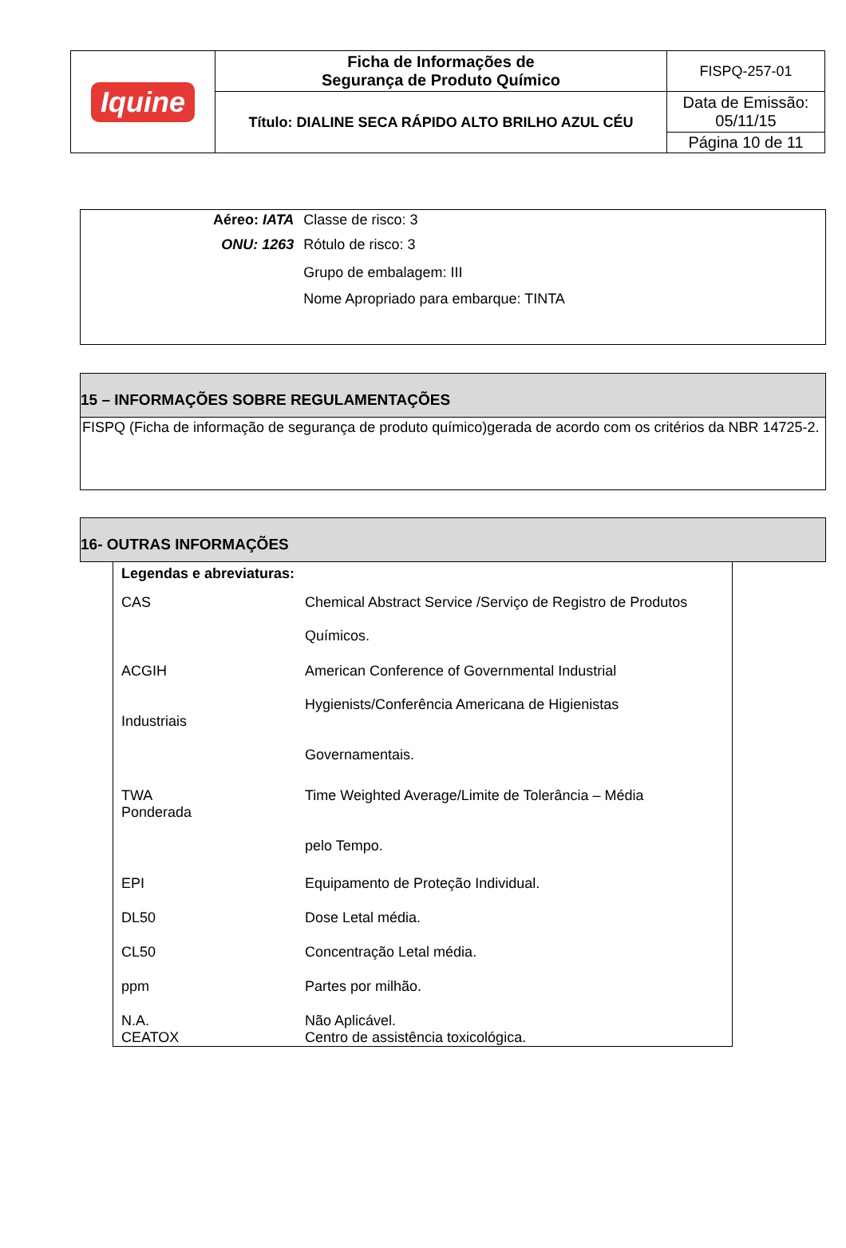| Iquine | Ficha de Informações de Segurança de Produto Químico | FISPQ-257-01 |
| | Título: DIALINE SECA RÁPIDO ALTO BRILHO AZUL CÉU | Data de Emissão: 05/11/15 |
| | | Página 10 de 11 |
| Aéreo: IATA | Classe de risco: 3 |
| ONU: 1263 | Rótulo de risco: 3 |
| | Grupo de embalagem: III |
| | Nome Apropriado para embarque: TINTA |
15 – INFORMAÇÕES SOBRE REGULAMENTAÇÕES
FISPQ (Ficha de informação de segurança de produto químico)gerada de acordo com os critérios da NBR 14725-2.
16- OUTRAS INFORMAÇÕES
| Legendas e abreviaturas: | |
| CAS | Chemical Abstract Service /Serviço de Registro de Produtos Químicos. |
| ACGIH Industriais | American Conference of Governmental Industrial Hygienists/Conferência Americana de Higienistas Governamentais. |
| TWA Ponderada | Time Weighted Average/Limite de Tolerância – Média pelo Tempo. |
| EPI | Equipamento de Proteção Individual. |
| DL50 | Dose Letal média. |
| CL50 | Concentração Letal média. |
| ppm | Partes por milhão. |
| N.A. CEATOX | Não Aplicável. Centro de assistência toxicológica. |